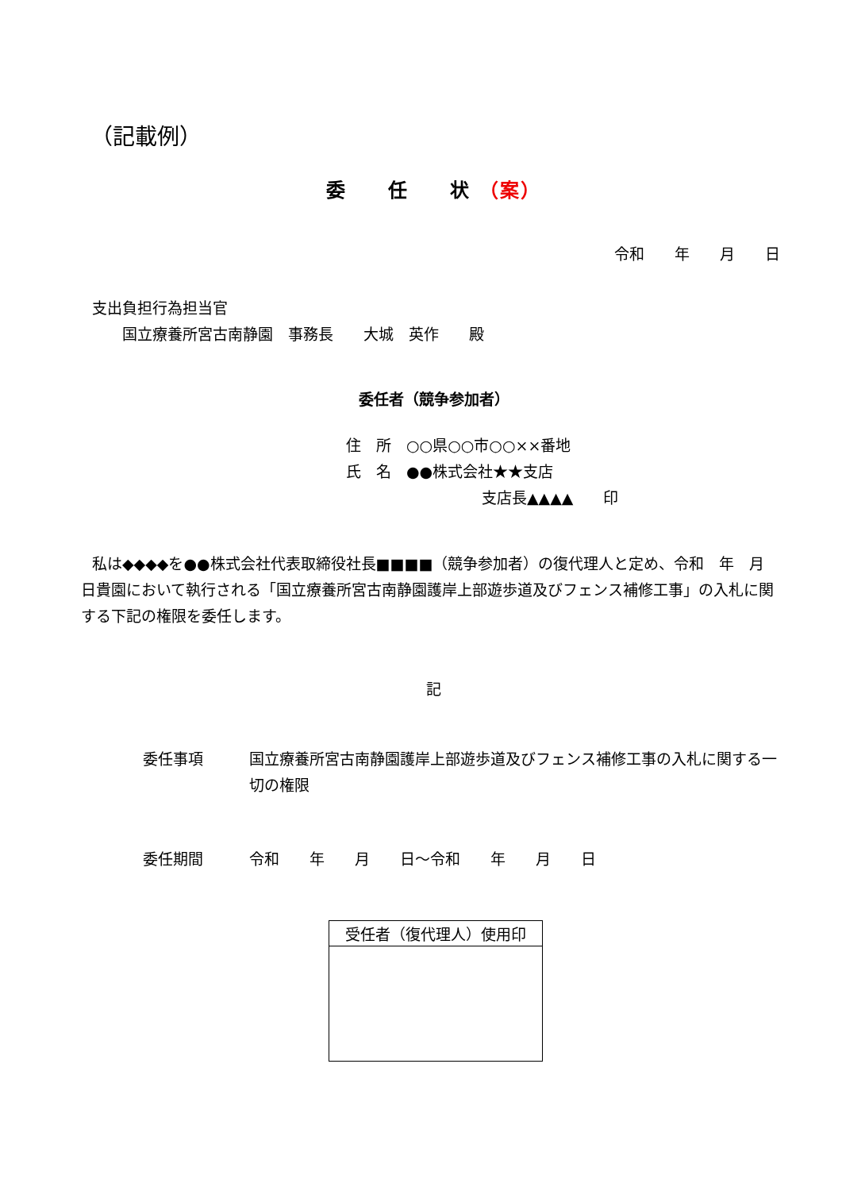（記載例）
委　　任　　状 （案）
令和　　年　　月　　日
支出負担行為担当官
　　国立療養所宮古南静園　事務長　　大城　英作　　殿
委任者（競争参加者）
住　所　○○県○○市○○××番地
氏　名　●●株式会社★★支店
　　　　　　　　　支店長▲▲▲▲　　印
私は◆◆◆◆を●●株式会社代表取締役社長■■■■（競争参加者）の復代理人と定め、令和　年　月　日貴園において執行される「国立療養所宮古南静園護岸上部遊歩道及びフェンス補修工事」の入札に関する下記の権限を委任します。
記
委任事項 国立療養所宮古南静園護岸上部遊歩道及びフェンス補修工事の入札に関する一切の権限
委任期間 令和　　年　　月　　日～令和　　年　　月　　日
| 受任者（復代理人）使用印 |